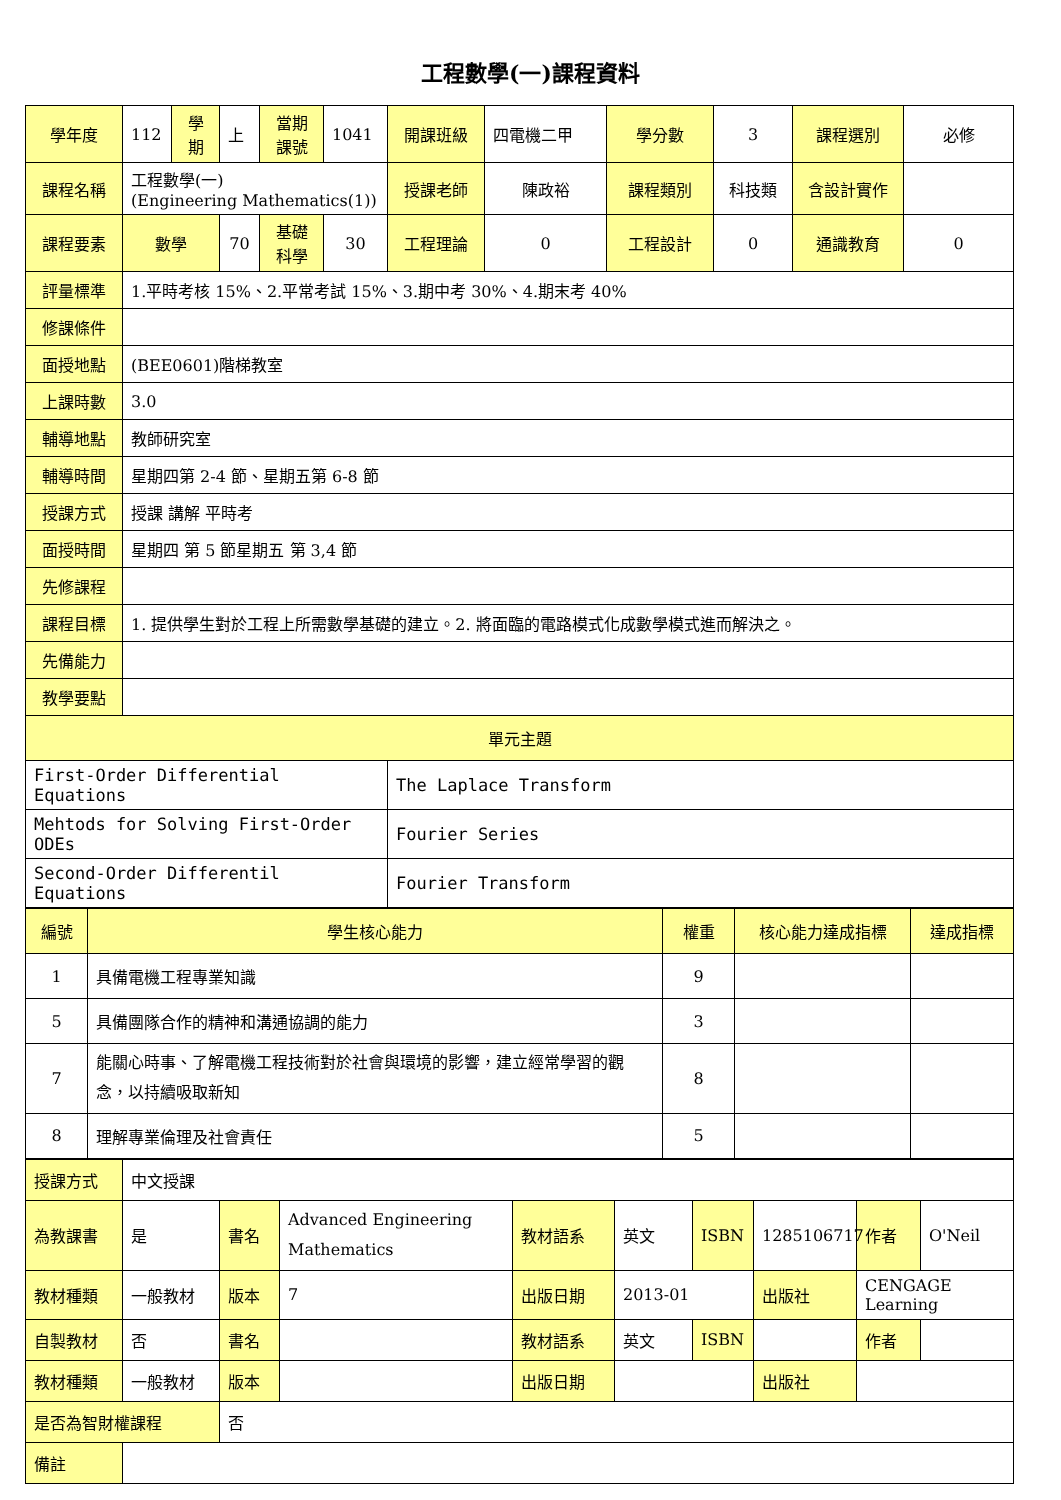工程數學(一)課程資料
| 學年度 | 112 | 學期 | 上 | 當期課號 | 1041 | 開課班級 | 四電機二甲 | 學分數 | 3 | 課程選別 | 必修 |
| 課程名稱 | 工程數學(一) (Engineering Mathematics(1)) | | | | | 授課老師 | 陳政裕 | 課程類別 | 科技類 | 含設計實作 | |
| 課程要素 | 數學 | | 70 | 基礎科學 | 30 | 工程理論 | 0 | 工程設計 | 0 | 通識教育 | 0 |
| 評量標準 | 1.平時考核 15%、2.平常考試 15%、3.期中考 30%、4.期末考 40% | | | | | | | | | | |
| 修課條件 | | | | | | | | | | | |
| 面授地點 | (BEE0601)階梯教室 | | | | | | | | | | |
| 上課時數 | 3.0 | | | | | | | | | | |
| 輔導地點 | 教師研究室 | | | | | | | | | | |
| 輔導時間 | 星期四第 2-4 節、星期五第 6-8 節 | | | | | | | | | | |
| 授課方式 | 授課 講解 平時考 | | | | | | | | | | |
| 面授時間 | 星期四 第 5 節星期五 第 3,4 節 | | | | | | | | | | |
| 先修課程 | | | | | | | | | | | |
| 課程目標 | 1. 提供學生對於工程上所需數學基礎的建立。2. 將面臨的電路模式化成數學模式進而解決之。 | | | | | | | | | | |
| 先備能力 | | | | | | | | | | | |
| 教學要點 | | | | | | | | | | | |
| 單元主題 | | | | | | | | | | | |
| First-Order Differential Equations | | | | | | The Laplace Transform | | | | | |
| Mehtods for Solving First-Order ODEs | | | | | | Fourier Series | | | | | |
| Second-Order Differentil Equations | | | | | | Fourier Transform | | | | | |
| 編號 | 學生核心能力 | 權重 | 核心能力達成指標 | 達成指標 |
| 1 | 具備電機工程專業知識 | 9 | | |
| 5 | 具備團隊合作的精神和溝通協調的能力 | 3 | | |
| 7 | 能關心時事、了解電機工程技術對於社會與環境的影響，建立經常學習的觀念，以持續吸取新知 | 8 | | |
| 8 | 理解專業倫理及社會責任 | 5 | | |
| 授課方式 | 中文授課 | | | | | | | | |
| 為教課書 | 是 | 書名 | Advanced Engineering Mathematics | 教材語系 | 英文 | ISBN | 1285106717 | 作者 | O'Neil |
| 教材種類 | 一般教材 | 版本 | 7 | 出版日期 | 2013-01 | | 出版社 | CENGAGE Learning | |
| 自製教材 | 否 | 書名 | | 教材語系 | 英文 | ISBN | | 作者 | |
| 教材種類 | 一般教材 | 版本 | | 出版日期 | | | 出版社 | | |
| 是否為智財權課程 | | 否 | | | | | | | |
| 備註 | | | | | | | | | |